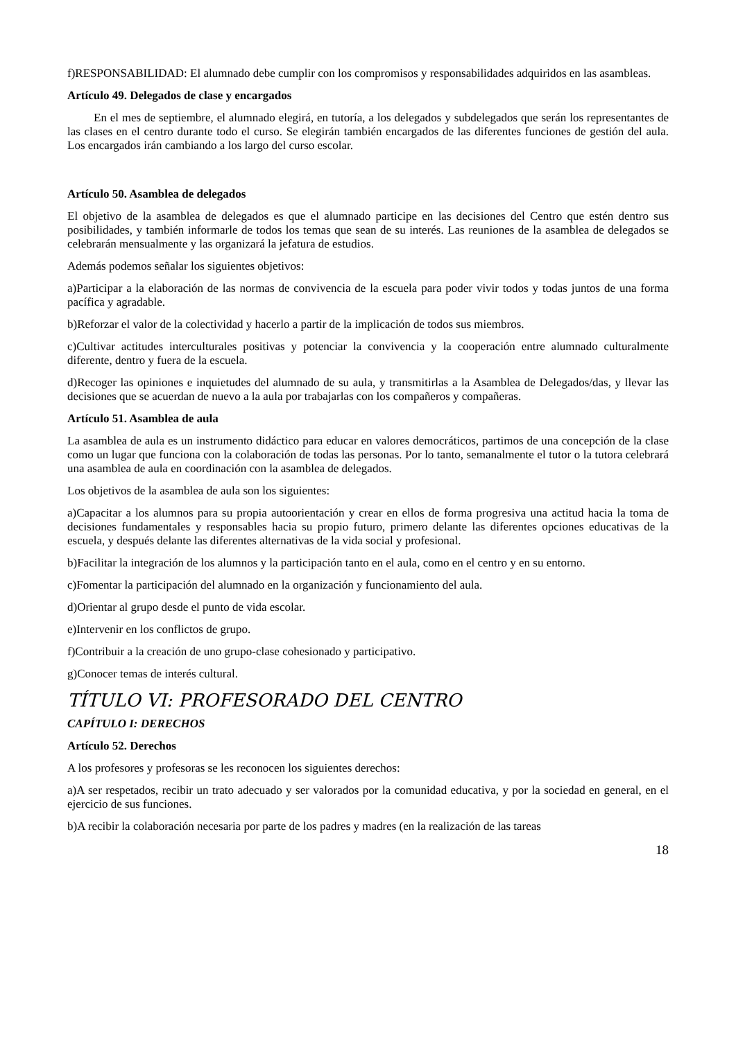f)RESPONSABILIDAD: El alumnado debe cumplir con los compromisos y responsabilidades adquiridos en las asambleas.
Artículo 49. Delegados de clase y encargados
En el mes de septiembre, el alumnado elegirá, en tutoría, a los delegados y subdelegados que serán los representantes de las clases en el centro durante todo el curso. Se elegirán también encargados de las diferentes funciones de gestión del aula. Los encargados irán cambiando a los largo del curso escolar.
Artículo 50. Asamblea de delegados
El objetivo de la asamblea de delegados es que el alumnado participe en las decisiones del Centro que estén dentro sus posibilidades, y también informarle de todos los temas que sean de su interés. Las reuniones de la asamblea de delegados se celebrarán mensualmente y las organizará la jefatura de estudios.
Además podemos señalar los siguientes objetivos:
a)Participar a la elaboración de las normas de convivencia de la escuela para poder vivir todos y todas juntos de una forma pacífica y agradable.
b)Reforzar el valor de la colectividad y hacerlo a partir de la implicación de todos sus miembros.
c)Cultivar actitudes interculturales positivas y potenciar la convivencia y la cooperación entre alumnado culturalmente diferente, dentro y fuera de la escuela.
d)Recoger las opiniones e inquietudes del alumnado de su aula, y transmitirlas a la Asamblea de Delegados/das, y llevar las decisiones que se acuerdan de nuevo a la aula por trabajarlas con los compañeros y compañeras.
Artículo 51. Asamblea de aula
La asamblea de aula es un instrumento didáctico para educar en valores democráticos, partimos de una concepción de la clase como un lugar que funciona con la colaboración de todas las personas. Por lo tanto, semanalmente el tutor o la tutora celebrará una asamblea de aula en coordinación con la asamblea de delegados.
Los objetivos de la asamblea de aula son los siguientes:
a)Capacitar a los alumnos para su propia autoorientación y crear en ellos de forma progresiva una actitud hacia la toma de decisiones fundamentales y responsables hacia su propio futuro, primero delante las diferentes opciones educativas de la escuela, y después delante las diferentes alternativas de la vida social y profesional.
b)Facilitar la integración de los alumnos y la participación tanto en el aula, como en el centro y en su entorno.
c)Fomentar la participación del alumnado en la organización y funcionamiento del aula.
d)Orientar al grupo desde el punto de vida escolar.
e)Intervenir en los conflictos de grupo.
f)Contribuir a la creación de uno grupo-clase cohesionado y participativo.
g)Conocer temas de interés cultural.
TÍTULO VI: PROFESORADO DEL CENTRO
CAPÍTULO I: DERECHOS
Artículo 52. Derechos
A los profesores y profesoras se les reconocen los siguientes derechos:
a)A ser respetados, recibir un trato adecuado y ser valorados por la comunidad educativa, y por la sociedad en general, en el ejercicio de sus funciones.
b)A recibir la colaboración necesaria por parte de los padres y madres (en la realización de las tareas
18